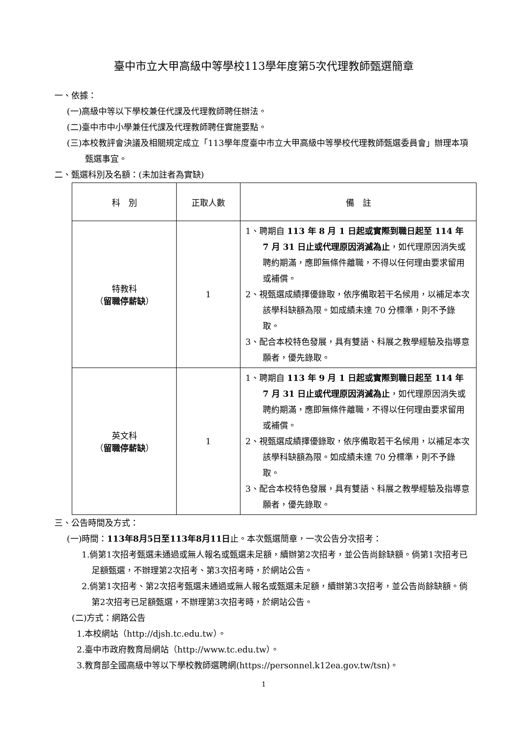臺中市立大甲高級中等學校113學年度第5次代理教師甄選簡章
一、依據：
(一)高級中等以下學校兼任代課及代理教師聘任辦法。
(二)臺中市中小學兼任代課及代理教師聘任實施要點。
(三)本校教評會決議及相關規定成立「113學年度臺中市立大甲高級中等學校代理教師甄選委員會」辦理本項甄選事宜。
二、甄選科別及名額：(未加註者為實缺)
| 科 別 | 正取人數 | 備 註 |
| --- | --- | --- |
| 特教科 （ 留職停薪缺 ） | 1 | 1、聘期自 113 年 8 月 1 日起或實際到職日起至 114 年 7 月 31 日止或代理原因消滅為止 ，如代理原因消失或聘約期滿，應即無條件離職，不得以任何理由要求留用或補償。 2、視甄選成績擇優錄取，依序備取若干名候用，以補足本次該學科缺額為限。如成績未達 70 分標準，則不予錄取。 3、配合本校特色發展，具有雙語、科展之教學經驗及指導意願者，優先錄取。 |
| 英文科 （ 留職停薪缺 ） | 1 | 1、聘期自 113 年 9 月 1 日起或實際到職日起至 114 年 7 月 31 日止或代理原因消滅為止 ，如代理原因消失或聘約期滿，應即無條件離職，不得以任何理由要求留用或補償。 2、視甄選成績擇優錄取，依序備取若干名候用，以補足本次該學科缺額為限。如成績未達 70 分標準，則不予錄取。 3、配合本校特色發展，具有雙語、科展之教學經驗及指導意願者，優先錄取。 |
三、公告時間及方式：
(一)時間：113年8月5日至113年8月11日止。本次甄選簡章，一次公告分次招考：
1.倘第1次招考甄選未通過或無人報名或甄選未足額，續辦第2次招考，並公告尚餘缺額。倘第1次招考已足額甄選，不辦理第2次招考、第3次招考時，於網站公告。
2.倘第1次招考、第2次招考甄選未通過或無人報名或甄選未足額，續辦第3次招考，並公告尚餘缺額。倘第2次招考已足額甄選，不辦理第3次招考時，於網站公告。
(二)方式：網路公告
1.本校網站（http://djsh.tc.edu.tw）。
2.臺中市政府教育局網站（http://www.tc.edu.tw）。
3.教育部全國高級中等以下學校教師選聘網(https://personnel.k12ea.gov.tw/tsn)。
1